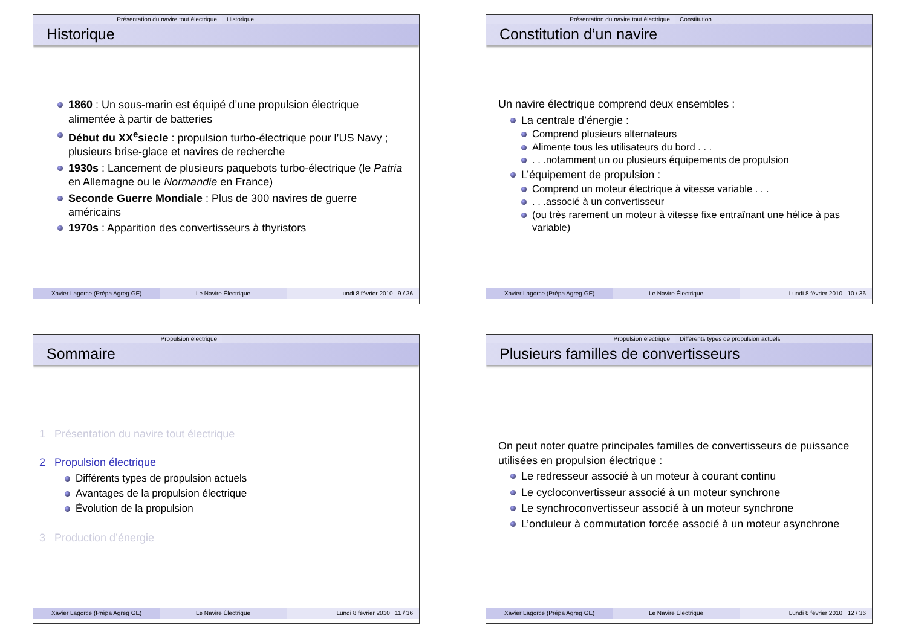Présentation du navire tout électrique Historique
Historique
1860 : Un sous-marin est équipé d’une propulsion électrique alimentée à partir de batteries
Début du XX<sup>e</sup>siecle : propulsion turbo-électrique pour l’US Navy ; plusieurs brise-glace et navires de recherche
1930s : Lancement de plusieurs paquebots turbo-électrique (le Patria en Allemagne ou le Normandie en France)
Seconde Guerre Mondiale : Plus de 300 navires de guerre américains
1970s : Apparition des convertisseurs à thyristors
Xavier Lagorce (Prépa Agreg GE)
Le Navire Électrique Lundi 8 février 2010 9 / 36
Présentation du navire tout électrique Constitution
Constitution d’un navire
Un navire électrique comprend deux ensembles :
La centrale d’énergie :
Comprend plusieurs alternateurs
Alimente tous les utilisateurs du bord . . .
. . .notamment un ou plusieurs équipements de propulsion
L’équipement de propulsion :
Comprend un moteur électrique à vitesse variable . . .
. . .associé à un convertisseur
(ou très rarement un moteur à vitesse fixe entraînant une hélice à pas variable)
Xavier Lagorce (Prépa Agreg GE)
Le Navire Électrique Lundi 8 février 2010 10 / 36
Propulsion électrique
Sommaire
1 Présentation du navire tout électrique
2 Propulsion électrique
Différents types de propulsion actuels
Avantages de la propulsion électrique
Évolution de la propulsion
3 Production d’énergie
Xavier Lagorce (Prépa Agreg GE)
Le Navire Électrique Lundi 8 février 2010 11 / 36
Propulsion électrique Différents types de propulsion actuels
Plusieurs familles de convertisseurs
On peut noter quatre principales familles de convertisseurs de puissance utilisées en propulsion électrique :
Le redresseur associé à un moteur à courant continu
Le cycloconvertisseur associé à un moteur synchrone
Le synchroconvertisseur associé à un moteur synchrone
L’onduleur à commutation forcée associé à un moteur asynchrone
Xavier Lagorce (Prépa Agreg GE)
Le Navire Électrique Lundi 8 février 2010 12 / 36